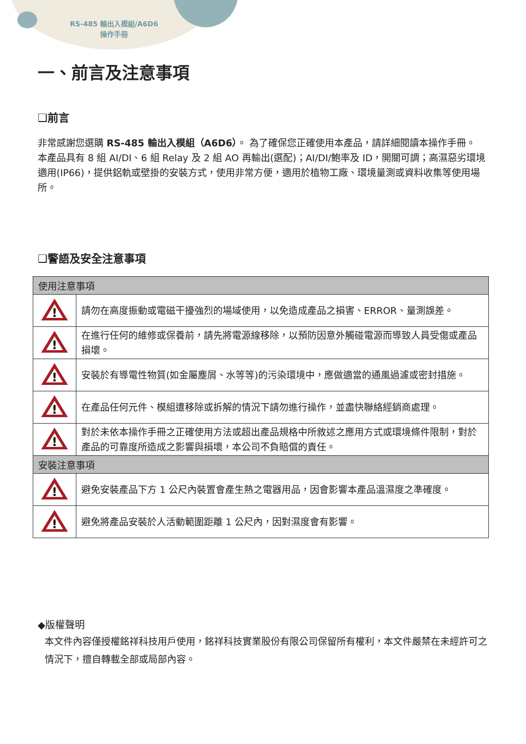RS-485 輸出入模組/A6D6
操作手冊
一、前言及注意事項
❑前言
非常感謝您選購 RS-485 輸出入模組（A6D6）。 為了確保您正確使用本產品，請詳細閱讀本操作手冊。
本產品具有 8 組 AI/DI、6 組 Relay 及 2 組 AO 再輸出(選配)；AI/DI/鮑率及 ID，開關可調；高濕惡劣環境適用(IP66)，提供鋁軌或壁掛的安裝方式，使用非常方便，適用於植物工廠、環境量測或資料收集等使用場所。
❑警語及安全注意事項
| 使用注意事項 | |
| --- | --- |
| ! | 請勿在高度振動或電磁干擾強烈的場域使用，以免造成產品之損害、ERROR、量測誤差。 |
| ! | 在進行任何的維修或保養前，請先將電源線移除，以預防因意外觸碰電源而導致人員受傷或產品損壞。 |
| ! | 安裝於有導電性物質(如金屬塵屑、水等等)的污染環境中，應做適當的通風過濾或密封措施。 |
| ! | 在產品任何元件、模組遭移除或拆解的情況下請勿進行操作，並盡快聯絡經銷商處理。 |
| ! | 對於未依本操作手冊之正確使用方法或超出產品規格中所敘述之應用方式或環境條件限制，對於產品的可靠度所造成之影響與損壞，本公司不負賠償的責任。 |
| 安裝注意事項 | |
| ! | 避免安裝產品下方 1 公尺內裝置會產生熱之電器用品，因會影響本產品溫濕度之準確度。 |
| ! | 避免將產品安裝於人活動範圍距離 1 公尺內，因對濕度會有影響。 |
◆版權聲明
本文件內容僅授權銘祥科技用戶使用，銘祥科技實業股份有限公司保留所有權利，本文件嚴禁在未經許可之情況下，擅自轉載全部或局部內容。